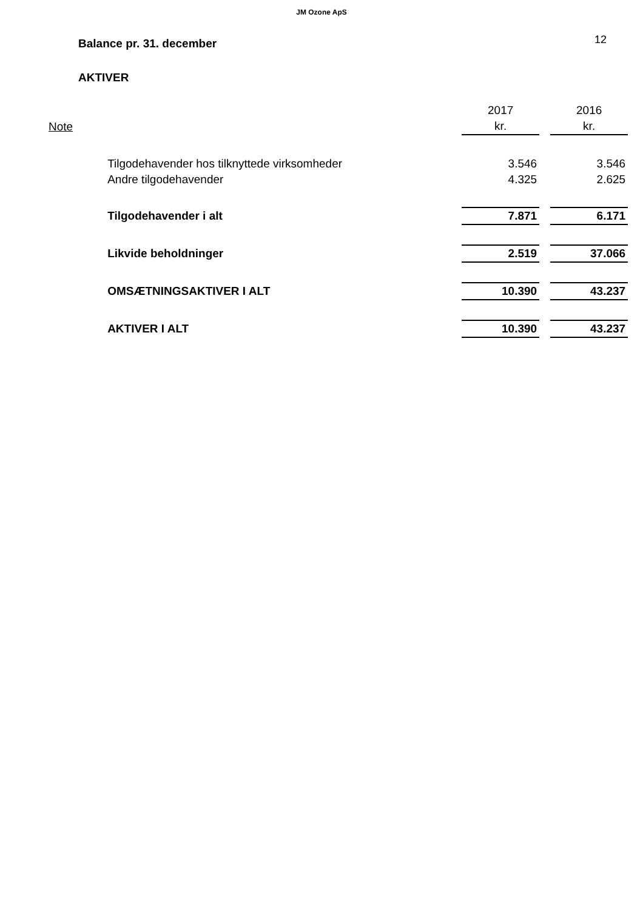JM Ozone ApS
Balance pr. 31. december
12
AKTIVER
| | | 2017 | | 2016 |
| --- | --- | --- | --- | --- |
| Note | | kr. | | kr. |
| | Tilgodehavender hos tilknyttede virksomheder | 3.546 | | 3.546 |
| | Andre tilgodehavender | 4.325 | | 2.625 |
| | Tilgodehavender i alt | 7.871 | | 6.171 |
| | Likvide beholdninger | 2.519 | | 37.066 |
| | OMSÆTNINGSAKTIVER I ALT | 10.390 | | 43.237 |
| | AKTIVER I ALT | 10.390 | | 43.237 |